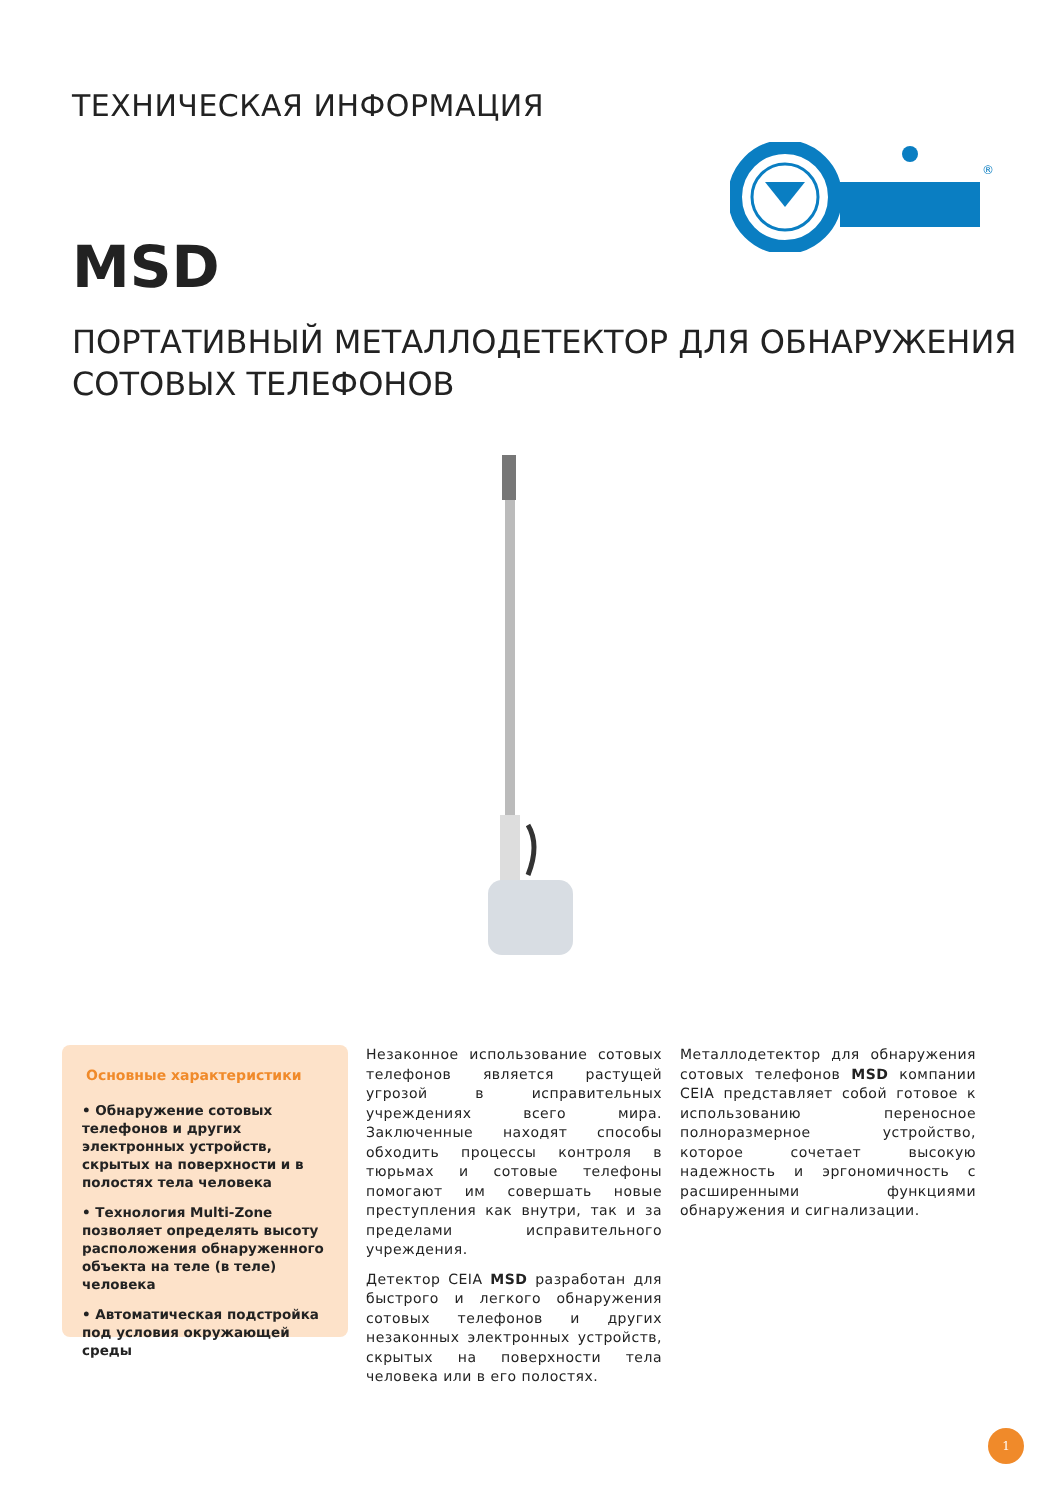ТЕХНИЧЕСКАЯ ИНФОРМАЦИЯ
®
MSD
ПОРТАТИВНЫЙ МЕТАЛЛОДЕТЕКТОР ДЛЯ ОБНАРУЖЕНИЯ
СОТОВЫХ ТЕЛЕФОНОВ
Основные характеристики
• Обнаружение сотовых телефонов и других электронных устройств, скрытых на поверхности и в полостях тела человека
• Технология Multi-Zone позволяет определять высоту расположения обнаруженного объекта на теле (в теле) человека
• Автоматическая подстройка под условия окружающей среды
Незаконное использование сотовых телефонов является растущей угрозой в исправительных учреждениях всего мира. Заключенные находят способы обходить процессы контроля в тюрьмах и сотовые телефоны помогают им совершать новые преступления как внутри, так и за пределами исправительного учреждения.
Детектор CEIA MSD разработан для быстрого и легкого обнаружения сотовых телефонов и других незаконных электронных устройств, скрытых на поверхности тела человека или в его полостях.
Металлодетектор для обнаружения сотовых телефонов MSD компании CEIA представляет собой готовое к использованию переносное полноразмерное устройство, которое сочетает высокую надежность и эргономичность с расширенными функциями обнаружения и сигнализации.
1